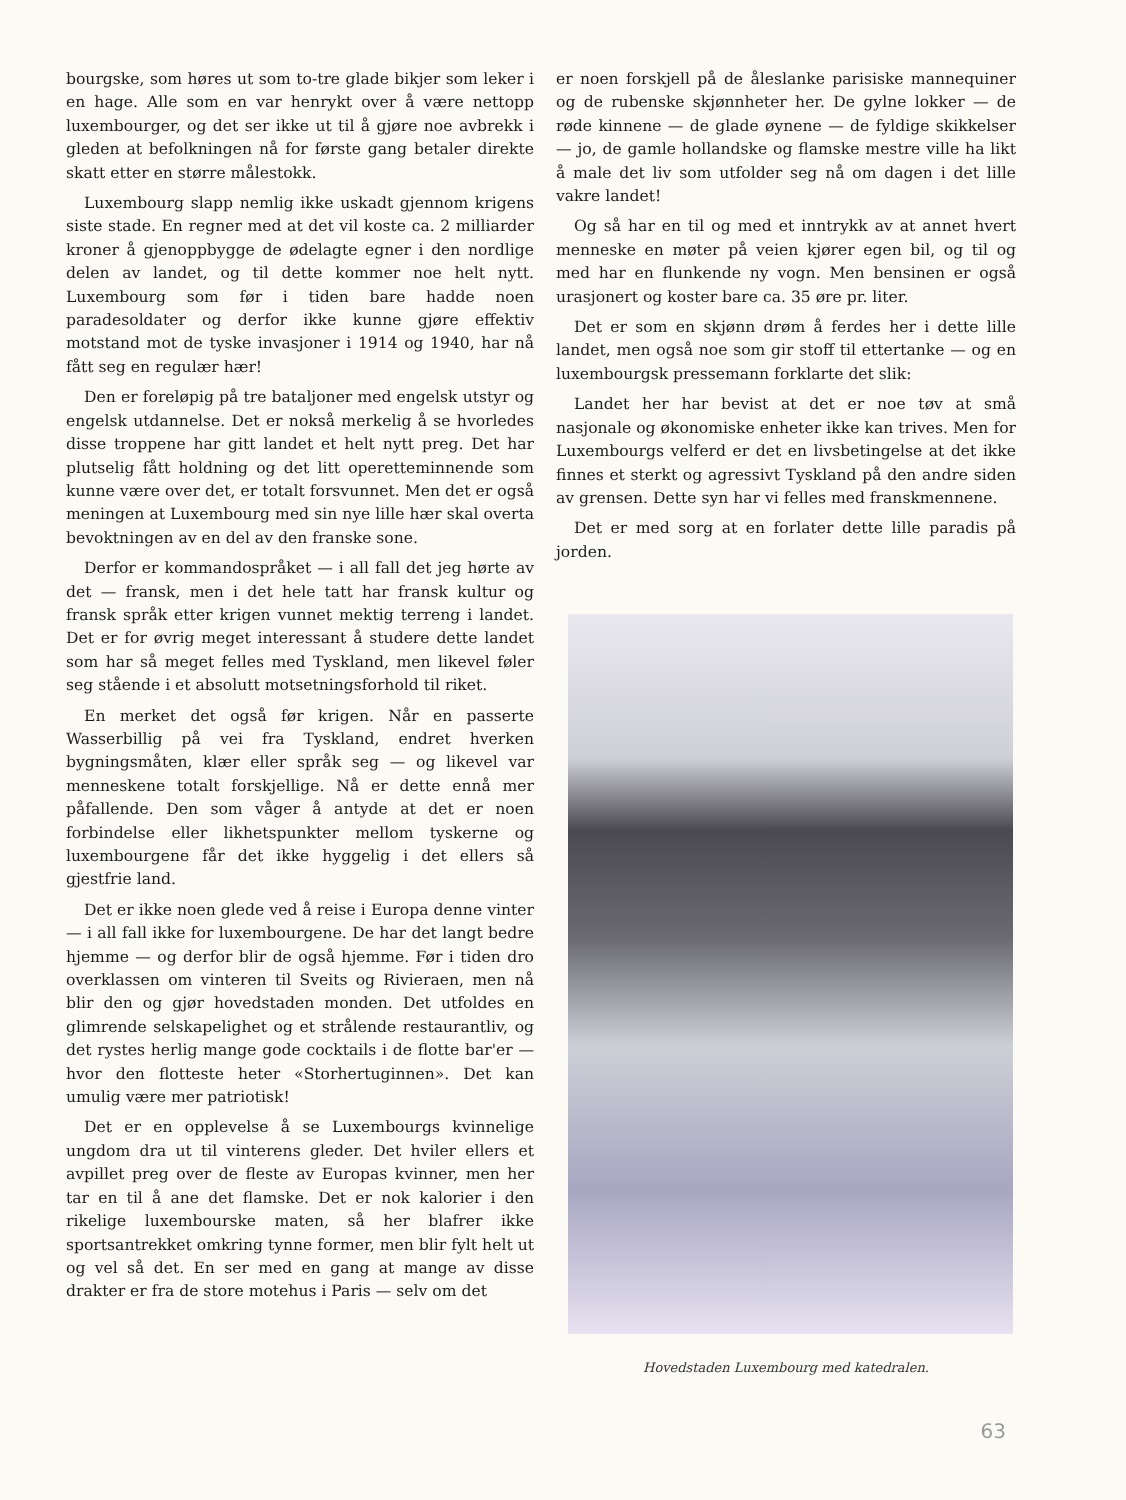bourgske, som høres ut som to-tre glade bikjer som leker i en hage. Alle som en var henrykt over å være nettopp luxembourger, og det ser ikke ut til å gjøre noe avbrekk i gleden at befolkningen nå for første gang betaler direkte skatt etter en større målestokk.
Luxembourg slapp nemlig ikke uskadt gjennom krigens siste stade. En regner med at det vil koste ca. 2 milliarder kroner å gjenoppbygge de ødelagte egner i den nordlige delen av landet, og til dette kommer noe helt nytt. Luxembourg som før i tiden bare hadde noen paradesoldater og derfor ikke kunne gjøre effektiv motstand mot de tyske invasjoner i 1914 og 1940, har nå fått seg en regulær hær!
Den er foreløpig på tre bataljoner med engelsk utstyr og engelsk utdannelse. Det er nokså merkelig å se hvorledes disse troppene har gitt landet et helt nytt preg. Det har plutselig fått holdning og det litt operetteminnende som kunne være over det, er totalt forsvunnet. Men det er også meningen at Luxembourg med sin nye lille hær skal overta bevoktningen av en del av den franske sone.
Derfor er kommandospråket — i all fall det jeg hørte av det — fransk, men i det hele tatt har fransk kultur og fransk språk etter krigen vunnet mektig terreng i landet. Det er for øvrig meget interessant å studere dette landet som har så meget felles med Tyskland, men likevel føler seg stående i et absolutt motsetningsforhold til riket.
En merket det også før krigen. Når en passerte Wasserbillig på vei fra Tyskland, endret hverken bygningsmåten, klær eller språk seg — og likevel var menneskene totalt forskjellige. Nå er dette ennå mer påfallende. Den som våger å antyde at det er noen forbindelse eller likhetspunkter mellom tyskerne og luxembourgene får det ikke hyggelig i det ellers så gjestfrie land.
Det er ikke noen glede ved å reise i Europa denne vinter — i all fall ikke for luxembourgene. De har det langt bedre hjemme — og derfor blir de også hjemme. Før i tiden dro overklassen om vinteren til Sveits og Rivieraen, men nå blir den og gjør hovedstaden monden. Det utfoldes en glimrende selskapelighet og et strålende restaurantliv, og det rystes herlig mange gode cocktails i de flotte bar'er — hvor den flotteste heter «Storhertuginnen». Det kan umulig være mer patriotisk!
Det er en opplevelse å se Luxembourgs kvinnelige ungdom dra ut til vinterens gleder. Det hviler ellers et avpillet preg over de fleste av Europas kvinner, men her tar en til å ane det flamske. Det er nok kalorier i den rikelige luxembourske maten, så her blafrer ikke sportsantrekket omkring tynne former, men blir fylt helt ut og vel så det. En ser med en gang at mange av disse drakter er fra de store motehus i Paris — selv om det
er noen forskjell på de åleslanke parisiske mannequiner og de rubenske skjønnheter her. De gylne lokker — de røde kinnene — de glade øynene — de fyldige skikkelser — jo, de gamle hollandske og flamske mestre ville ha likt å male det liv som utfolder seg nå om dagen i det lille vakre landet!
Og så har en til og med et inntrykk av at annet hvert menneske en møter på veien kjører egen bil, og til og med har en flunkende ny vogn. Men bensinen er også urasjonert og koster bare ca. 35 øre pr. liter.
Det er som en skjønn drøm å ferdes her i dette lille landet, men også noe som gir stoff til ettertanke — og en luxembourgsk pressemann forklarte det slik:
Landet her har bevist at det er noe tøv at små nasjonale og økonomiske enheter ikke kan trives. Men for Luxembourgs velferd er det en livsbetingelse at det ikke finnes et sterkt og agressivt Tyskland på den andre siden av grensen. Dette syn har vi felles med franskmennene.
Det er med sorg at en forlater dette lille paradis på jorden.
Hovedstaden Luxembourg med katedralen.
63